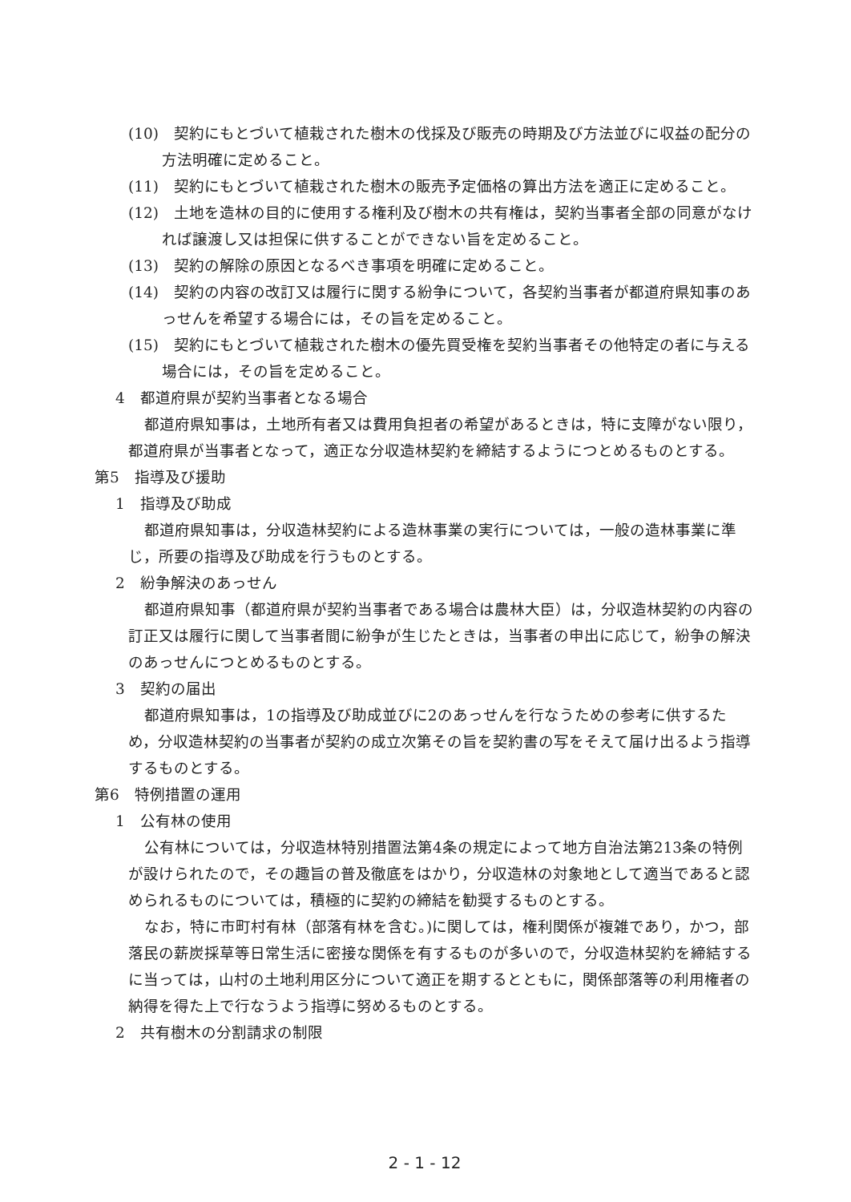(10)　契約にもとづいて植栽された樹木の伐採及び販売の時期及び方法並びに収益の配分の方法明確に定めること。
(11)　契約にもとづいて植栽された樹木の販売予定価格の算出方法を適正に定めること。
(12)　土地を造林の目的に使用する権利及び樹木の共有権は，契約当事者全部の同意がなければ譲渡し又は担保に供することができない旨を定めること。
(13)　契約の解除の原因となるべき事項を明確に定めること。
(14)　契約の内容の改訂又は履行に関する紛争について，各契約当事者が都道府県知事のあっせんを希望する場合には，その旨を定めること。
(15)　契約にもとづいて植栽された樹木の優先買受権を契約当事者その他特定の者に与える場合には，その旨を定めること。
4　都道府県が契約当事者となる場合
都道府県知事は，土地所有者又は費用負担者の希望があるときは，特に支障がない限り，都道府県が当事者となって，適正な分収造林契約を締結するようにつとめるものとする。
第5　指導及び援助
1　指導及び助成
都道府県知事は，分収造林契約による造林事業の実行については，一般の造林事業に準じ，所要の指導及び助成を行うものとする。
2　紛争解決のあっせん
都道府県知事（都道府県が契約当事者である場合は農林大臣）は，分収造林契約の内容の訂正又は履行に関して当事者間に紛争が生じたときは，当事者の申出に応じて，紛争の解決のあっせんにつとめるものとする。
3　契約の届出
都道府県知事は，1の指導及び助成並びに2のあっせんを行なうための参考に供するため，分収造林契約の当事者が契約の成立次第その旨を契約書の写をそえて届け出るよう指導するものとする。
第6　特例措置の運用
1　公有林の使用
公有林については，分収造林特別措置法第4条の規定によって地方自治法第213条の特例が設けられたので，その趣旨の普及徹底をはかり，分収造林の対象地として適当であると認められるものについては，積極的に契約の締結を勧奨するものとする。
なお，特に市町村有林（部落有林を含む。)に関しては，権利関係が複雑であり，かつ，部落民の薪炭採草等日常生活に密接な関係を有するものが多いので，分収造林契約を締結するに当っては，山村の土地利用区分について適正を期するとともに，関係部落等の利用権者の納得を得た上で行なうよう指導に努めるものとする。
2　共有樹木の分割請求の制限
2 - 1 - 12